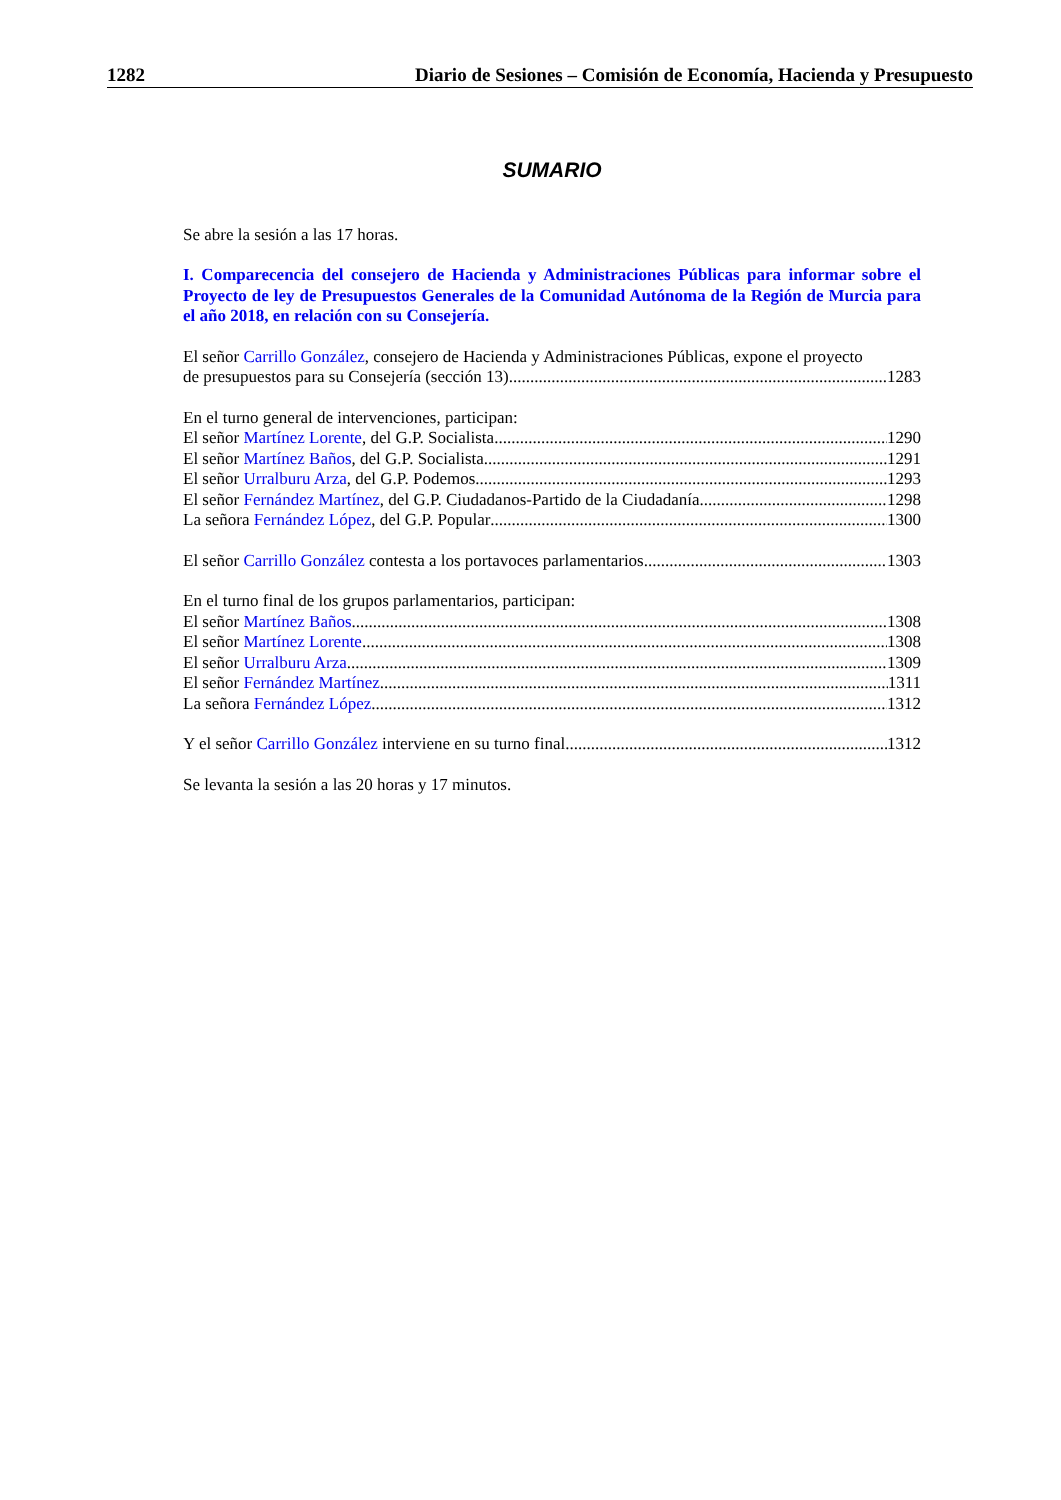1282 Diario de Sesiones – Comisión de Economía, Hacienda y Presupuesto
SUMARIO
Se abre la sesión a las 17 horas.
I. Comparecencia del consejero de Hacienda y Administraciones Públicas para informar sobre el Proyecto de ley de Presupuestos Generales de la Comunidad Autónoma de la Región de Murcia para el año 2018, en relación con su Consejería.
El señor Carrillo González, consejero de Hacienda y Administraciones Públicas, expone el proyecto
de presupuestos para su Consejería (sección 13) 1283
En el turno general de intervenciones, participan:
El señor Martínez Lorente, del G.P. Socialista 1290
El señor Martínez Baños, del G.P. Socialista 1291
El señor Urralburu Arza, del G.P. Podemos 1293
El señor Fernández Martínez, del G.P. Ciudadanos-Partido de la Ciudadanía 1298
La señora Fernández López, del G.P. Popular 1300
El señor Carrillo González contesta a los portavoces parlamentarios 1303
En el turno final de los grupos parlamentarios, participan:
El señor Martínez Baños 1308
El señor Martínez Lorente 1308
El señor Urralburu Arza 1309
El señor Fernández Martínez 1311
La señora Fernández López 1312
Y el señor Carrillo González interviene en su turno final 1312
Se levanta la sesión a las 20 horas y 17 minutos.